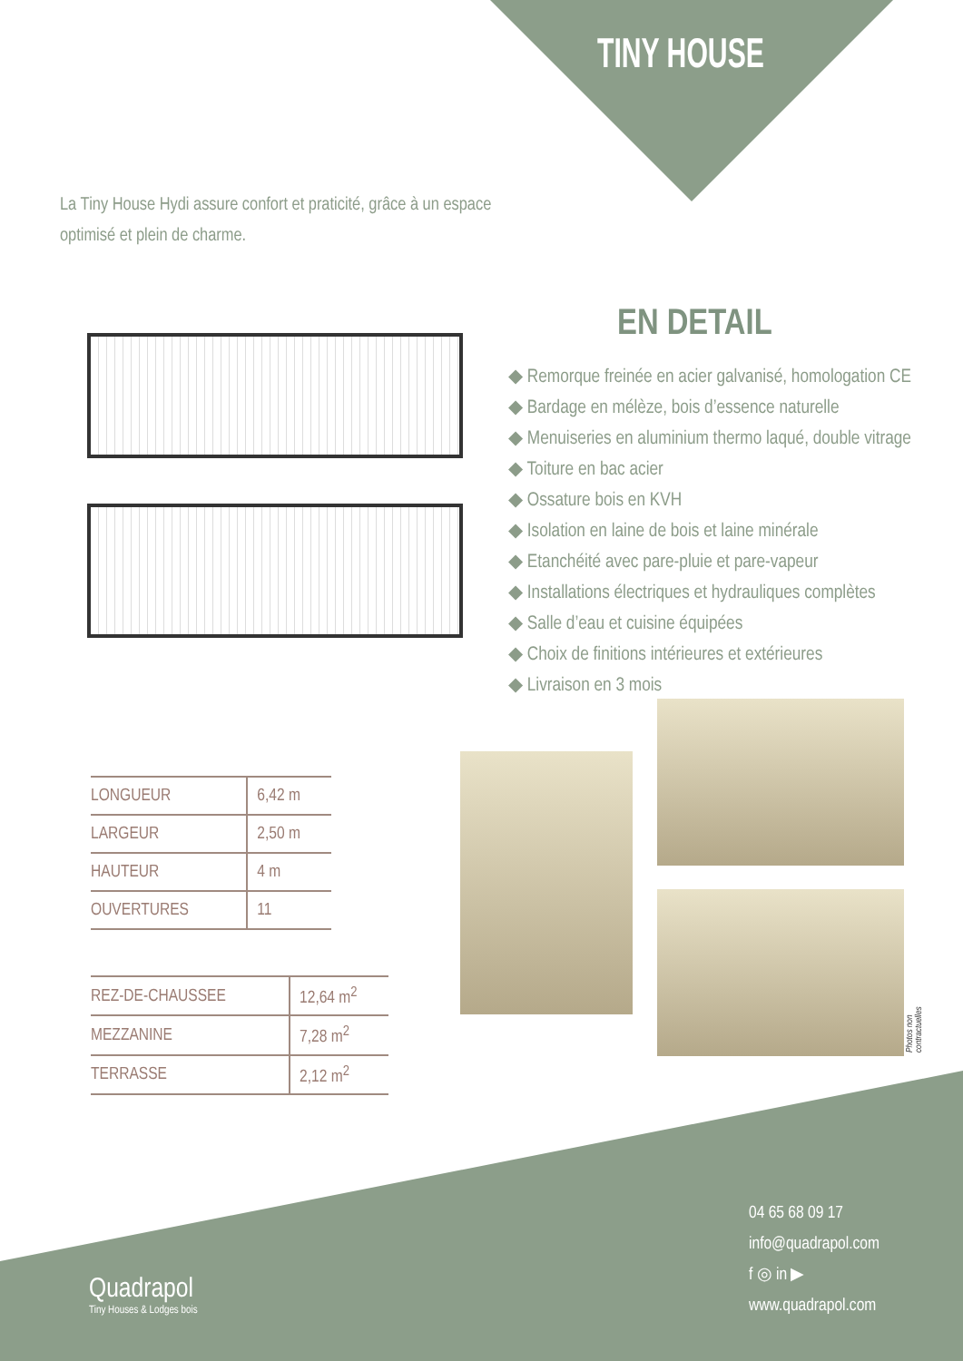TINY HOUSE
La Tiny House Hydi assure confort et praticité, grâce à un espace optimisé et plein de charme.
EN DETAIL
◆ Remorque freinée en acier galvanisé, homologation CE
◆ Bardage en mélèze, bois d’essence naturelle
◆ Menuiseries en aluminium thermo laqué, double vitrage
◆ Toiture en bac acier
◆ Ossature bois en KVH
◆ Isolation en laine de bois et laine minérale
◆ Etanchéité avec pare-pluie et pare-vapeur
◆ Installations électriques et hydrauliques complètes
◆ Salle d’eau et cuisine équipées
◆ Choix de finitions intérieures et extérieures
◆ Livraison en 3 mois
| LONGUEUR | 6,42 m |
| LARGEUR | 2,50 m |
| HAUTEUR | 4 m |
| OUVERTURES | 11 |
| REZ-DE-CHAUSSEE | 12,64 m<sup>2</sup> |
| MEZZANINE | 7,28 m<sup>2</sup> |
| TERRASSE | 2,12 m<sup>2</sup> |
Photos non contractuelles
04 65 68 09 17
info@quadrapol.com
f ◎ in ▶
www.quadrapol.com
Quadrapol
Tiny Houses & Lodges bois